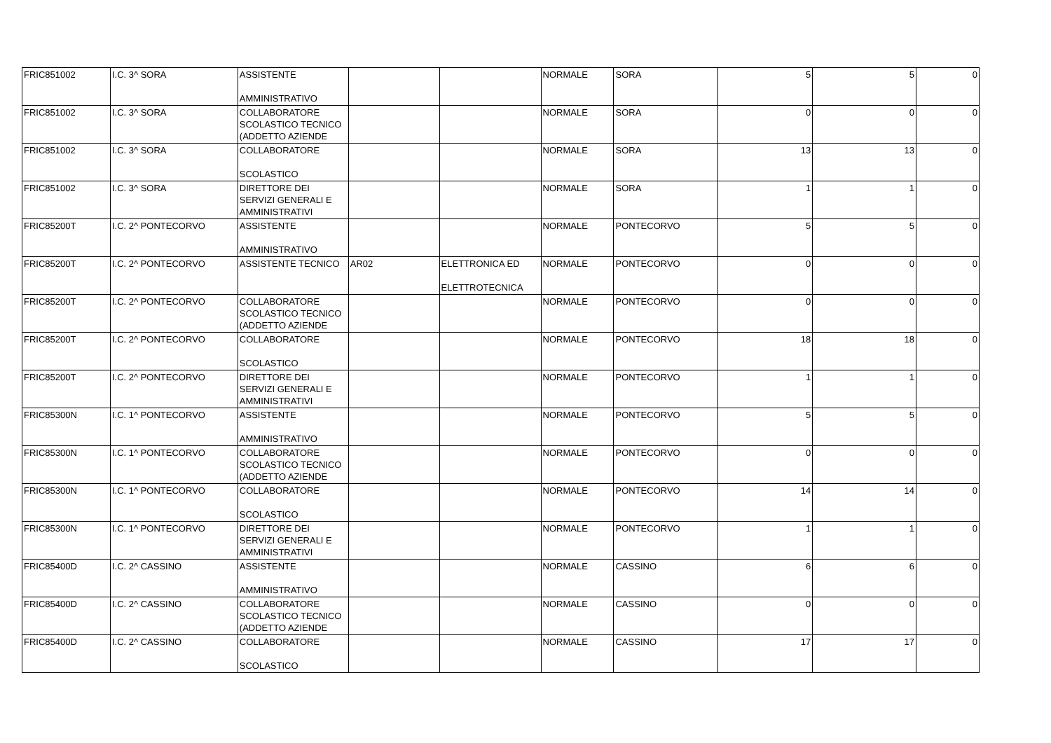| FRIC851002 | I.C. 3^ SORA | ASSISTENTE AMMINISTRATIVO | | | NORMALE | SORA | 5 | 5 | 0 |
| FRIC851002 | I.C. 3^ SORA | COLLABORATORE SCOLASTICO TECNICO (ADDETTO AZIENDE | | | NORMALE | SORA | 0 | 0 | 0 |
| FRIC851002 | I.C. 3^ SORA | COLLABORATORE SCOLASTICO | | | NORMALE | SORA | 13 | 13 | 0 |
| FRIC851002 | I.C. 3^ SORA | DIRETTORE DEI SERVIZI GENERALI E AMMINISTRATIVI | | | NORMALE | SORA | 1 | 1 | 0 |
| FRIC85200T | I.C. 2^ PONTECORVO | ASSISTENTE AMMINISTRATIVO | | | NORMALE | PONTECORVO | 5 | 5 | 0 |
| FRIC85200T | I.C. 2^ PONTECORVO | ASSISTENTE TECNICO | AR02 | ELETTRONICA ED ELETTROTECNICA | NORMALE | PONTECORVO | 0 | 0 | 0 |
| FRIC85200T | I.C. 2^ PONTECORVO | COLLABORATORE SCOLASTICO TECNICO (ADDETTO AZIENDE | | | NORMALE | PONTECORVO | 0 | 0 | 0 |
| FRIC85200T | I.C. 2^ PONTECORVO | COLLABORATORE SCOLASTICO | | | NORMALE | PONTECORVO | 18 | 18 | 0 |
| FRIC85200T | I.C. 2^ PONTECORVO | DIRETTORE DEI SERVIZI GENERALI E AMMINISTRATIVI | | | NORMALE | PONTECORVO | 1 | 1 | 0 |
| FRIC85300N | I.C. 1^ PONTECORVO | ASSISTENTE AMMINISTRATIVO | | | NORMALE | PONTECORVO | 5 | 5 | 0 |
| FRIC85300N | I.C. 1^ PONTECORVO | COLLABORATORE SCOLASTICO TECNICO (ADDETTO AZIENDE | | | NORMALE | PONTECORVO | 0 | 0 | 0 |
| FRIC85300N | I.C. 1^ PONTECORVO | COLLABORATORE SCOLASTICO | | | NORMALE | PONTECORVO | 14 | 14 | 0 |
| FRIC85300N | I.C. 1^ PONTECORVO | DIRETTORE DEI SERVIZI GENERALI E AMMINISTRATIVI | | | NORMALE | PONTECORVO | 1 | 1 | 0 |
| FRIC85400D | I.C. 2^ CASSINO | ASSISTENTE AMMINISTRATIVO | | | NORMALE | CASSINO | 6 | 6 | 0 |
| FRIC85400D | I.C. 2^ CASSINO | COLLABORATORE SCOLASTICO TECNICO (ADDETTO AZIENDE | | | NORMALE | CASSINO | 0 | 0 | 0 |
| FRIC85400D | I.C. 2^ CASSINO | COLLABORATORE SCOLASTICO | | | NORMALE | CASSINO | 17 | 17 | 0 |